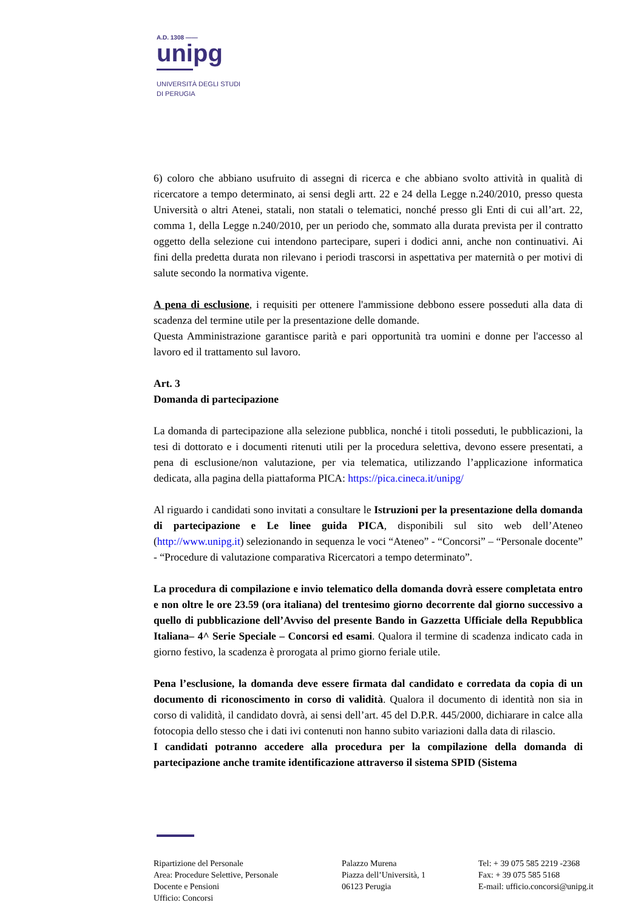A.D. 1308 ——
unipg
UNIVERSITÀ DEGLI STUDI
DI PERUGIA
6) coloro che abbiano usufruito di assegni di ricerca e che abbiano svolto attività in qualità di ricercatore a tempo determinato, ai sensi degli artt. 22 e 24 della Legge n.240/2010, presso questa Università o altri Atenei, statali, non statali o telematici, nonché presso gli Enti di cui all’art. 22, comma 1, della Legge n.240/2010, per un periodo che, sommato alla durata prevista per il contratto oggetto della selezione cui intendono partecipare, superi i dodici anni, anche non continuativi. Ai fini della predetta durata non rilevano i periodi trascorsi in aspettativa per maternità o per motivi di salute secondo la normativa vigente.
A pena di esclusione, i requisiti per ottenere l'ammissione debbono essere posseduti alla data di scadenza del termine utile per la presentazione delle domande.
Questa Amministrazione garantisce parità e pari opportunità tra uomini e donne per l'accesso al lavoro ed il trattamento sul lavoro.
Art. 3
Domanda di partecipazione
La domanda di partecipazione alla selezione pubblica, nonché i titoli posseduti, le pubblicazioni, la tesi di dottorato e i documenti ritenuti utili per la procedura selettiva, devono essere presentati, a pena di esclusione/non valutazione, per via telematica, utilizzando l’applicazione informatica dedicata, alla pagina della piattaforma PICA: https://pica.cineca.it/unipg/
Al riguardo i candidati sono invitati a consultare le Istruzioni per la presentazione della domanda di partecipazione e Le linee guida PICA, disponibili sul sito web dell’Ateneo (http://www.unipg.it) selezionando in sequenza le voci “Ateneo” - “Concorsi” – “Personale docente” - “Procedure di valutazione comparativa Ricercatori a tempo determinato”.
La procedura di compilazione e invio telematico della domanda dovrà essere completata entro e non oltre le ore 23.59 (ora italiana) del trentesimo giorno decorrente dal giorno successivo a quello di pubblicazione dell’Avviso del presente Bando in Gazzetta Ufficiale della Repubblica Italiana– 4^ Serie Speciale – Concorsi ed esami. Qualora il termine di scadenza indicato cada in giorno festivo, la scadenza è prorogata al primo giorno feriale utile.
Pena l’esclusione, la domanda deve essere firmata dal candidato e corredata da copia di un documento di riconoscimento in corso di validità. Qualora il documento di identità non sia in corso di validità, il candidato dovrà, ai sensi dell’art. 45 del D.P.R. 445/2000, dichiarare in calce alla fotocopia dello stesso che i dati ivi contenuti non hanno subito variazioni dalla data di rilascio.
I candidati potranno accedere alla procedura per la compilazione della domanda di partecipazione anche tramite identificazione attraverso il sistema SPID (Sistema
Ripartizione del Personale
Area: Procedure Selettive, Personale
Docente e Pensioni
Ufficio: Concorsi
Palazzo Murena
Piazza dell’Università, 1
06123 Perugia
Tel: + 39 075 585 2219 -2368
Fax: + 39 075 585 5168
E-mail: ufficio.concorsi@unipg.it